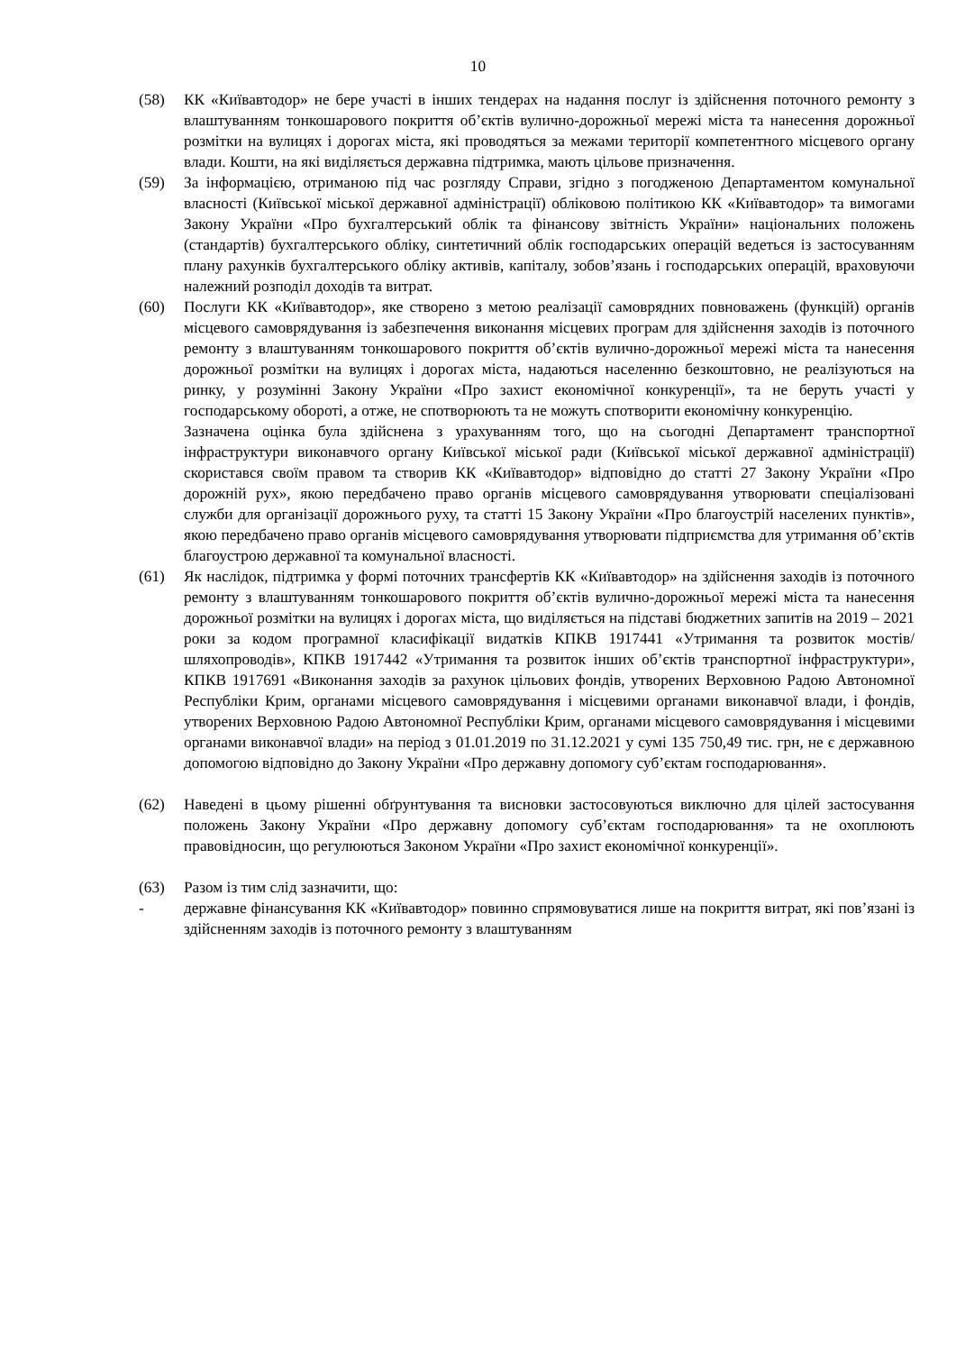10
(58) КК «Київавтодор» не бере участі в інших тендерах на надання послуг із здійснення поточного ремонту з влаштуванням тонкошарового покриття об’єктів вулично-дорожньої мережі міста та нанесення дорожньої розмітки на вулицях і дорогах міста, які проводяться за межами території компетентного місцевого органу влади. Кошти, на які виділяється державна підтримка, мають цільове призначення.
(59) За інформацією, отриманою під час розгляду Справи, згідно з погодженою Департаментом комунальної власності (Київської міської державної адміністрації) обліковою політикою КК «Київавтодор» та вимогами Закону України «Про бухгалтерський облік та фінансову звітність України» національних положень (стандартів) бухгалтерського обліку, синтетичний облік господарських операцій ведеться із застосуванням плану рахунків бухгалтерського обліку активів, капіталу, зобов’язань і господарських операцій, враховуючи належний розподіл доходів та витрат.
(60) Послуги КК «Київавтодор», яке створено з метою реалізації самоврядних повноважень (функцій) органів місцевого самоврядування із забезпечення виконання місцевих програм для здійснення заходів із поточного ремонту з влаштуванням тонкошарового покриття об’єктів вулично-дорожньої мережі міста та нанесення дорожньої розмітки на вулицях і дорогах міста, надаються населенню безкоштовно, не реалізуються на ринку, у розумінні Закону України «Про захист економічної конкуренції», та не беруть участі у господарському обороті, а отже, не спотворюють та не можуть спотворити економічну конкуренцію.
Зазначена оцінка була здійснена з урахуванням того, що на сьогодні Департамент транспортної інфраструктури виконавчого органу Київської міської ради (Київської міської державної адміністрації) скористався своїм правом та створив КК «Київавтодор» відповідно до статті 27 Закону України «Про дорожній рух», якою передбачено право органів місцевого самоврядування утворювати спеціалізовані служби для організації дорожнього руху, та статті 15 Закону України «Про благоустрій населених пунктів», якою передбачено право органів місцевого самоврядування утворювати підприємства для утримання об’єктів благоустрою державної та комунальної власності.
(61) Як наслідок, підтримка у формі поточних трансфертів КК «Київавтодор» на здійснення заходів із поточного ремонту з влаштуванням тонкошарового покриття об’єктів вулично-дорожньої мережі міста та нанесення дорожньої розмітки на вулицях і дорогах міста, що виділяється на підставі бюджетних запитів на 2019 – 2021 роки за кодом програмної класифікації видатків КПКВ 1917441 «Утримання та розвиток мостів/шляхопроводів», КПКВ 1917442 «Утримання та розвиток інших об’єктів транспортної інфраструктури», КПКВ 1917691 «Виконання заходів за рахунок цільових фондів, утворених Верховною Радою Автономної Республіки Крим, органами місцевого самоврядування і місцевими органами виконавчої влади, і фондів, утворених Верховною Радою Автономної Республіки Крим, органами місцевого самоврядування і місцевими органами виконавчої влади» на період з 01.01.2019 по 31.12.2021 у сумі 135 750,49 тис. грн, не є державною допомогою відповідно до Закону України «Про державну допомогу суб’єктам господарювання».
(62) Наведені в цьому рішенні обґрунтування та висновки застосовуються виключно для цілей застосування положень Закону України «Про державну допомогу суб’єктам господарювання» та не охоплюють правовідносин, що регулюються Законом України «Про захист економічної конкуренції».
(63) Разом із тим слід зазначити, що:
- державне фінансування КК «Київавтодор» повинно спрямовуватися лише на покриття витрат, які пов’язані із здійсненням заходів із поточного ремонту з влаштуванням